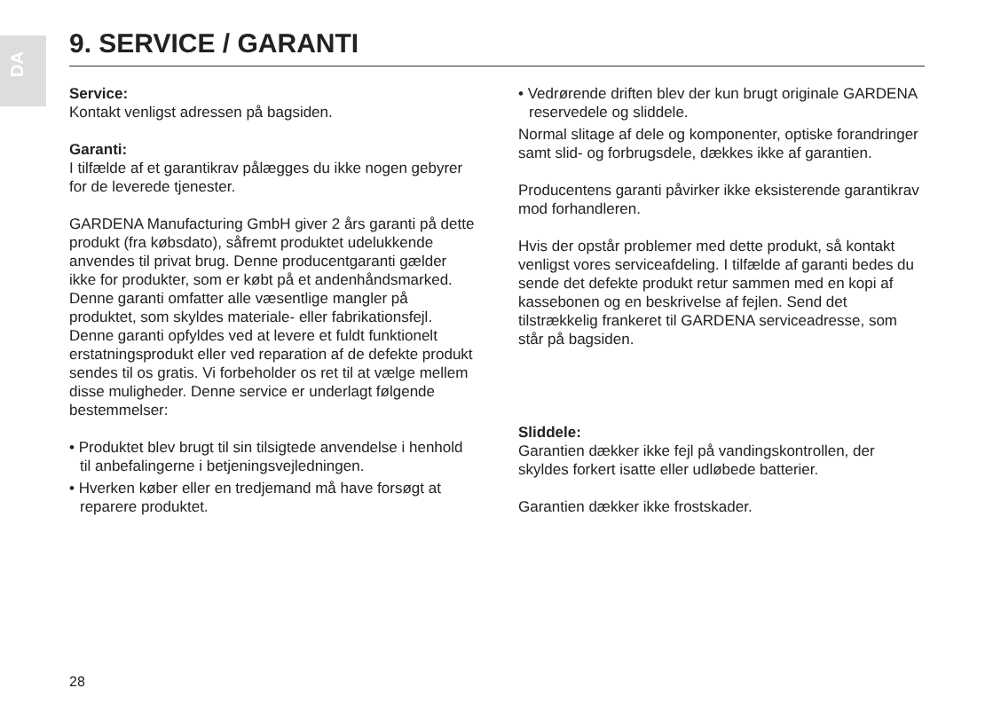DA
9. SERVICE / GARANTI
Service:
Kontakt venligst adressen på bagsiden.
Garanti:
I tilfælde af et garantikrav pålægges du ikke nogen gebyrer for de leverede tjenester.
GARDENA Manufacturing GmbH giver 2 års garanti på dette produkt (fra købsdato), såfremt produktet udelukkende anvendes til privat brug. Denne producentgaranti gælder ikke for produkter, som er købt på et andenhåndsmarked. Denne garanti omfatter alle væsentlige mangler på produktet, som skyldes materiale- eller fabrikationsfejl. Denne garanti opfyldes ved at levere et fuldt funktionelt erstatningsprodukt eller ved reparation af de defekte produkt sendes til os gratis. Vi forbeholder os ret til at vælge mellem disse muligheder. Denne service er underlagt følgende bestemmelser:
• Produktet blev brugt til sin tilsigtede anvendelse i henhold til anbefalingerne i betjeningsvejledningen.
• Hverken køber eller en tredjemand må have forsøgt at reparere produktet.
• Vedrørende driften blev der kun brugt originale GARDENA reservedele og sliddele.
Normal slitage af dele og komponenter, optiske forandringer samt slid- og forbrugsdele, dækkes ikke af garantien.
Producentens garanti påvirker ikke eksisterende garantikrav mod forhandleren.
Hvis der opstår problemer med dette produkt, så kontakt venligst vores serviceafdeling. I tilfælde af garanti bedes du sende det defekte produkt retur sammen med en kopi af kassebonen og en beskrivelse af fejlen. Send det tilstrækkelig frankeret til GARDENA serviceadresse, som står på bagsiden.
Sliddele:
Garantien dækker ikke fejl på vandingskontrollen, der skyldes forkert isatte eller udløbede batterier.
Garantien dækker ikke frostskader.
28